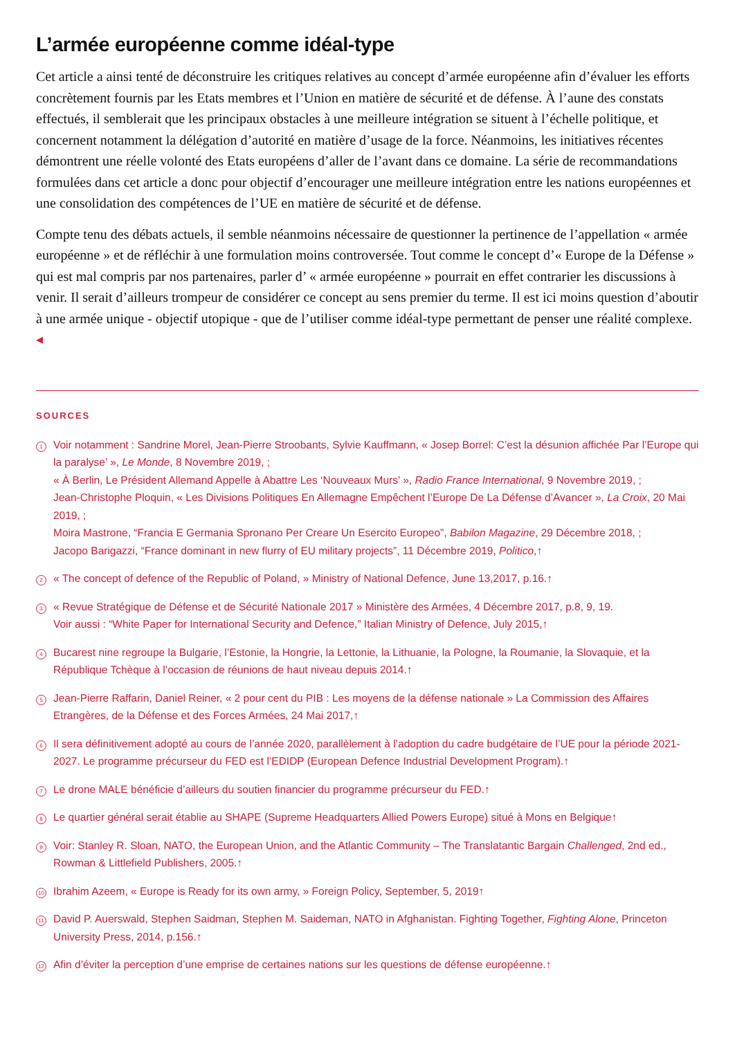L’armée européenne comme idéal-type
Cet article a ainsi tenté de déconstruire les critiques relatives au concept d’armée européenne afin d’évaluer les efforts concrètement fournis par les Etats membres et l’Union en matière de sécurité et de défense. À l’aune des constats effectués, il semblerait que les principaux obstacles à une meilleure intégration se situent à l’échelle politique, et concernent notamment la délégation d’autorité en matière d’usage de la force. Néanmoins, les initiatives récentes démontrent une réelle volonté des Etats européens d’aller de l’avant dans ce domaine. La série de recommandations formulées dans cet article a donc pour objectif d’encourager une meilleure intégration entre les nations européennes et une consolidation des compétences de l’UE en matière de sécurité et de défense.
Compte tenu des débats actuels, il semble néanmoins nécessaire de questionner la pertinence de l’appellation « armée européenne » et de réfléchir à une formulation moins controversée. Tout comme le concept d’« Europe de la Défense » qui est mal compris par nos partenaires, parler d’ « armée européenne » pourrait en effet contrarier les discussions à venir. Il serait d’ailleurs trompeur de considérer ce concept au sens premier du terme. Il est ici moins question d’aboutir à une armée unique - objectif utopique - que de l’utiliser comme idéal-type permettant de penser une réalité complexe. ◂
SOURCES
1
Voir notamment : Sandrine Morel, Jean-Pierre Stroobants, Sylvie Kauffmann, « Josep Borrel: C’est la désunion affichée Par l’Europe qui la paralyse’ », Le Monde, 8 Novembre 2019, ;
« À Berlin, Le Président Allemand Appelle à Abattre Les ‘Nouveaux Murs’ », Radio France International, 9 Novembre 2019, ;
Jean-Christophe Ploquin, « Les Divisions Politiques En Allemagne Empêchent l’Europe De La Défense d’Avancer », La Croix, 20 Mai 2019, ;
Moira Mastrone, “Francia E Germania Spronano Per Creare Un Esercito Europeo”, Babilon Magazine, 29 Décembre 2018, ;
Jacopo Barigazzi, “France dominant in new flurry of EU military projects”, 11 Décembre 2019, Politico,↑
2
« The concept of defence of the Republic of Poland, » Ministry of National Defence, June 13,2017, p.16.↑
3
« Revue Stratégique de Défense et de Sécurité Nationale 2017 » Ministère des Armées, 4 Décembre 2017, p.8, 9, 19.
Voir aussi : “White Paper for International Security and Defence,” Italian Ministry of Defence, July 2015,↑
4
Bucarest nine regroupe la Bulgarie, l’Estonie, la Hongrie, la Lettonie, la Lithuanie, la Pologne, la Roumanie, la Slovaquie, et la République Tchèque à l’occasion de réunions de haut niveau depuis 2014.↑
5
Jean-Pierre Raffarin, Daniel Reiner, « 2 pour cent du PIB : Les moyens de la défense nationale » La Commission des Affaires Etrangères, de la Défense et des Forces Armées, 24 Mai 2017,↑
6
Il sera définitivement adopté au cours de l’année 2020, parallèlement à l’adoption du cadre budgétaire de l’UE pour la période 2021-2027. Le programme précurseur du FED est l’EDIDP (European Defence Industrial Development Program).↑
7
Le drone MALE bénéficie d’ailleurs du soutien financier du programme précurseur du FED.↑
8
Le quartier général serait établie au SHAPE (Supreme Headquarters Allied Powers Europe) situé à Mons en Belgique↑
9
Voir: Stanley R. Sloan, NATO, the European Union, and the Atlantic Community – The Translatantic Bargain Challenged, 2nd ed., Rowman & Littlefield Publishers, 2005.↑
10
Ibrahim Azeem, « Europe is Ready for its own army, » Foreign Policy, September, 5, 2019↑
11
David P. Auerswald, Stephen Saidman, Stephen M. Saideman, NATO in Afghanistan. Fighting Together, Fighting Alone, Princeton University Press, 2014, p.156.↑
12
Afin d’éviter la perception d’une emprise de certaines nations sur les questions de défense européenne.↑